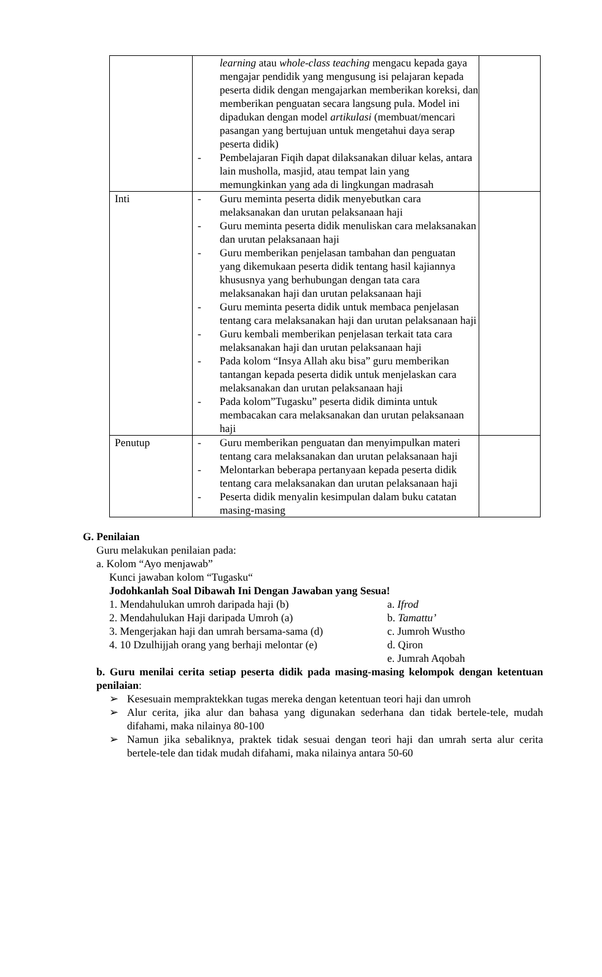| | learning atau whole-class teaching mengacu kepada gaya mengajar pendidik yang mengusung isi pelajaran kepada peserta didik dengan mengajarkan memberikan koreksi, dan memberikan penguatan secara langsung pula. Model ini dipadukan dengan model artikulasi (membuat/mencari pasangan yang bertujuan untuk mengetahui daya serap peserta didik) - Pembelajaran Fiqih dapat dilaksanakan diluar kelas, antara lain musholla, masjid, atau tempat lain yang memungkinkan yang ada di lingkungan madrasah | |
| Inti | - Guru meminta peserta didik menyebutkan cara melaksanakan dan urutan pelaksanaan haji - Guru meminta peserta didik menuliskan cara melaksanakan dan urutan pelaksanaan haji - Guru memberikan penjelasan tambahan dan penguatan yang dikemukaan peserta didik tentang hasil kajiannya khususnya yang berhubungan dengan tata cara melaksanakan haji dan urutan pelaksanaan haji - Guru meminta peserta didik untuk membaca penjelasan tentang cara melaksanakan haji dan urutan pelaksanaan haji - Guru kembali memberikan penjelasan terkait tata cara melaksanakan haji dan urutan pelaksanaan haji - Pada kolom “Insya Allah aku bisa” guru memberikan tantangan kepada peserta didik untuk menjelaskan cara melaksanakan dan urutan pelaksanaan haji - Pada kolom”Tugasku” peserta didik diminta untuk membacakan cara melaksanakan dan urutan pelaksanaan haji | |
| Penutup | - Guru memberikan penguatan dan menyimpulkan materi tentang cara melaksanakan dan urutan pelaksanaan haji - Melontarkan beberapa pertanyaan kepada peserta didik tentang cara melaksanakan dan urutan pelaksanaan haji - Peserta didik menyalin kesimpulan dalam buku catatan masing-masing | |
G. Penilaian
Guru melakukan penilaian pada:
a. Kolom “Ayo menjawab”
Kunci jawaban kolom “Tugasku“
Jodohkanlah Soal Dibawah Ini Dengan Jawaban yang Sesua!
1. Mendahulukan umroh daripada haji (b) a. Ifrod
2. Mendahulukan Haji daripada Umroh (a) b. Tamattu’
3. Mengerjakan haji dan umrah bersama-sama (d) c. Jumroh Wustho
4. 10 Dzulhijjah orang yang berhaji melontar (e) d. Qiron
e. Jumrah Aqobah
b. Guru menilai cerita setiap peserta didik pada masing-masing kelompok dengan ketentuan penilaian:
➢ Kesesuain mempraktekkan tugas mereka dengan ketentuan teori haji dan umroh
➢ Alur cerita, jika alur dan bahasa yang digunakan sederhana dan tidak bertele-tele, mudah difahami, maka nilainya 80-100
➢ Namun jika sebaliknya, praktek tidak sesuai dengan teori haji dan umrah serta alur cerita bertele-tele dan tidak mudah difahami, maka nilainya antara 50-60